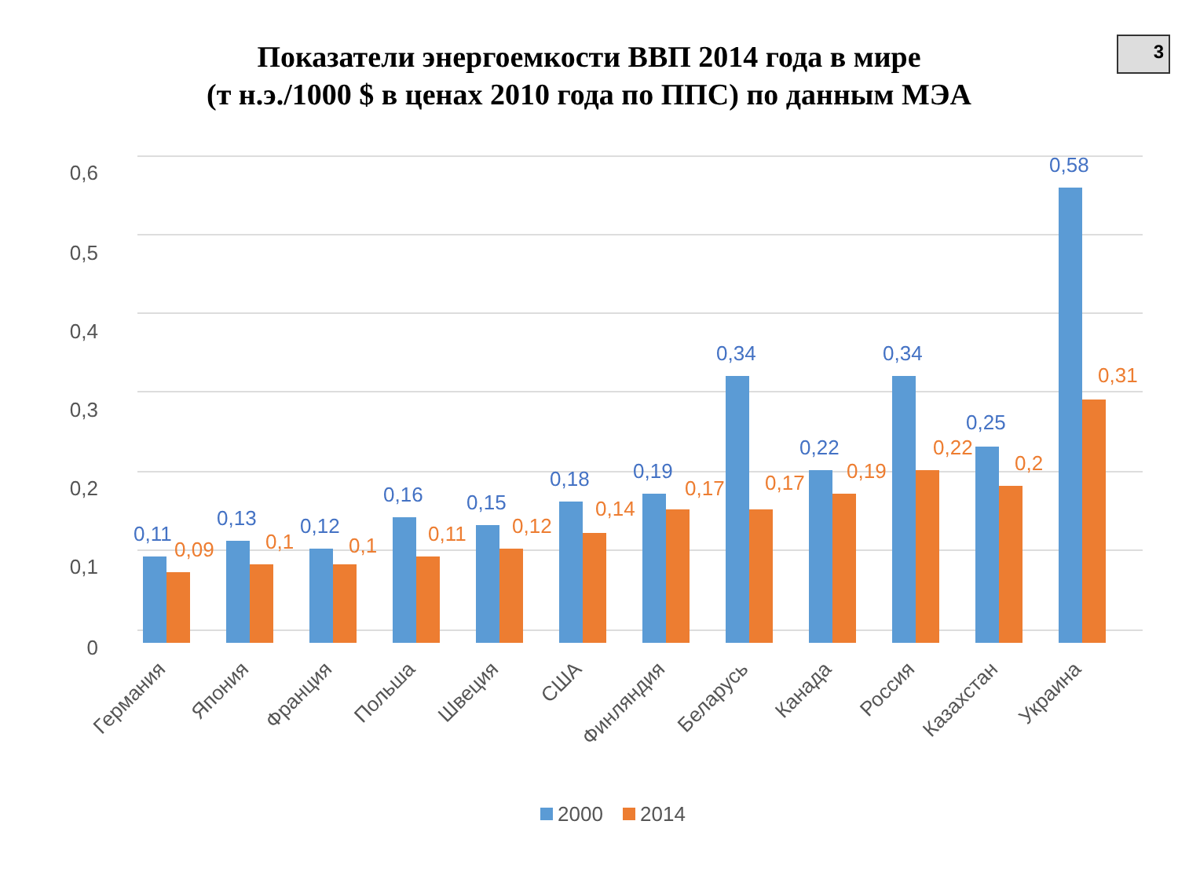3
Показатели энергоемкости ВВП 2014 года в мире
(т н.э./1000 $ в ценах 2010 года по ППС) по данным МЭА
0,6
0,5
0,4
0,3
0,2
0,1
0
0,11
0,09
0,13
0,1
0,12
0,1
0,16
0,11
0,15
0,12
0,18
0,14
0,19
0,17
0,34
0,17
0,22
0,19
0,34
0,22
0,25
0,2
0,58
0,31
Германия
Япония
Франция
Польша
Швеция
США
Финляндия
Беларусь
Канада
Россия
Казахстан
Украина
2000
2014